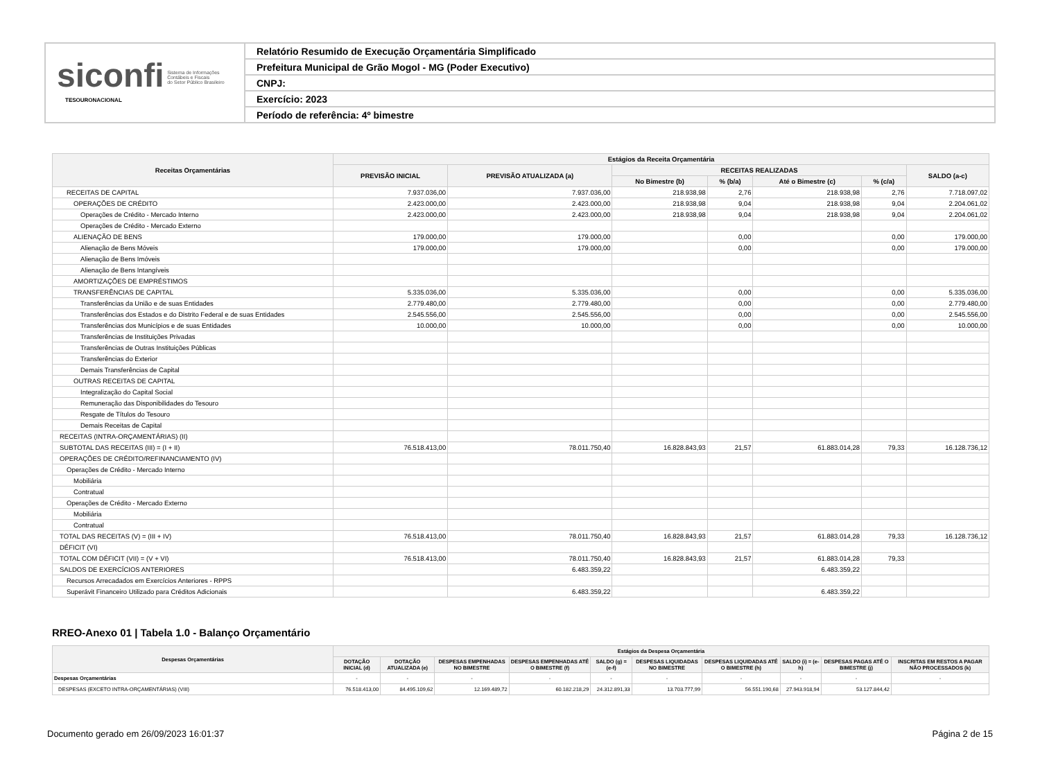siconfi Sistema de Informações
Contábeis e Fiscais
do Setor Público Brasileiro
TESOURONACIONAL
Relatório Resumido de Execução Orçamentária Simplificado
Prefeitura Municipal de Grão Mogol - MG (Poder Executivo)
CNPJ:
Exercício: 2023
Período de referência: 4º bimestre
| Receitas Orçamentárias | Estágios da Receita Orçamentária | | | | | | |
| --- | --- | --- | --- | --- | --- | --- | --- |
| | PREVISÃO INICIAL | PREVISÃO ATUALIZADA (a) | RECEITAS REALIZADAS | | | | SALDO (a-c) |
| | | | No Bimestre (b) | % (b/a) | Até o Bimestre (c) | % (c/a) | |
| RECEITAS DE CAPITAL | 7.937.036,00 | 7.937.036,00 | 218.938,98 | 2,76 | 218.938,98 | 2,76 | 7.718.097,02 |
| OPERAÇÕES DE CRÉDITO | 2.423.000,00 | 2.423.000,00 | 218.938,98 | 9,04 | 218.938,98 | 9,04 | 2.204.061,02 |
| Operações de Crédito - Mercado Interno | 2.423.000,00 | 2.423.000,00 | 218.938,98 | 9,04 | 218.938,98 | 9,04 | 2.204.061,02 |
| Operações de Crédito - Mercado Externo | | | | | | | |
| ALIENAÇÃO DE BENS | 179.000,00 | 179.000,00 | | 0,00 | | 0,00 | 179.000,00 |
| Alienação de Bens Móveis | 179.000,00 | 179.000,00 | | 0,00 | | 0,00 | 179.000,00 |
| Alienação de Bens Imóveis | | | | | | | |
| Alienação de Bens Intangíveis | | | | | | | |
| AMORTIZAÇÕES DE EMPRÉSTIMOS | | | | | | | |
| TRANSFERÊNCIAS DE CAPITAL | 5.335.036,00 | 5.335.036,00 | | 0,00 | | 0,00 | 5.335.036,00 |
| Transferências da União e de suas Entidades | 2.779.480,00 | 2.779.480,00 | | 0,00 | | 0,00 | 2.779.480,00 |
| Transferências dos Estados e do Distrito Federal e de suas Entidades | 2.545.556,00 | 2.545.556,00 | | 0,00 | | 0,00 | 2.545.556,00 |
| Transferências dos Municípios e de suas Entidades | 10.000,00 | 10.000,00 | | 0,00 | | 0,00 | 10.000,00 |
| Transferências de Instituições Privadas | | | | | | | |
| Transferências de Outras Instituições Públicas | | | | | | | |
| Transferências do Exterior | | | | | | | |
| Demais Transferências de Capital | | | | | | | |
| OUTRAS RECEITAS DE CAPITAL | | | | | | | |
| Integralização do Capital Social | | | | | | | |
| Remuneração das Disponibilidades do Tesouro | | | | | | | |
| Resgate de Títulos do Tesouro | | | | | | | |
| Demais Receitas de Capital | | | | | | | |
| RECEITAS (INTRA-ORÇAMENTÁRIAS) (II) | | | | | | | |
| SUBTOTAL DAS RECEITAS (III) = (I + II) | 76.518.413,00 | 78.011.750,40 | 16.828.843,93 | 21,57 | 61.883.014,28 | 79,33 | 16.128.736,12 |
| OPERAÇÕES DE CRÉDITO/REFINANCIAMENTO (IV) | | | | | | | |
| Operações de Crédito - Mercado Interno | | | | | | | |
| Mobiliária | | | | | | | |
| Contratual | | | | | | | |
| Operações de Crédito - Mercado Externo | | | | | | | |
| Mobiliária | | | | | | | |
| Contratual | | | | | | | |
| TOTAL DAS RECEITAS (V) = (III + IV) | 76.518.413,00 | 78.011.750,40 | 16.828.843,93 | 21,57 | 61.883.014,28 | 79,33 | 16.128.736,12 |
| DÉFICIT (VI) | | | | | | | |
| TOTAL COM DÉFICIT (VII) = (V + VI) | 76.518.413,00 | 78.011.750,40 | 16.828.843,93 | 21,57 | 61.883.014,28 | 79,33 | |
| SALDOS DE EXERCÍCIOS ANTERIORES | | 6.483.359,22 | | | 6.483.359,22 | | |
| Recursos Arrecadados em Exercícios Anteriores - RPPS | | | | | | | |
| Superávit Financeiro Utilizado para Créditos Adicionais | | 6.483.359,22 | | | 6.483.359,22 | | |
RREO-Anexo 01 | Tabela 1.0 - Balanço Orçamentário
| Despesas Orçamentárias | Estágios da Despesa Orçamentária | | | | | | | | | |
| --- | --- | --- | --- | --- | --- | --- | --- | --- | --- | --- |
| | DOTAÇÃO INICIAL (d) | DOTAÇÃO ATUALIZADA (e) | DESPESAS EMPENHADAS NO BIMESTRE | DESPESAS EMPENHADAS ATÉ O BIMESTRE (f) | SALDO (g) = (e-f) | DESPESAS LIQUIDADAS NO BIMESTRE | DESPESAS LIQUIDADAS ATÉ O BIMESTRE (h) | SALDO (i) = (e-h) | DESPESAS PAGAS ATÉ O BIMESTRE (j) | INSCRITAS EM RESTOS A PAGAR NÃO PROCESSADOS (k) |
| Despesas Orçamentárias | - | - | - | - | - | - | - | - | - | - |
| DESPESAS (EXCETO INTRA-ORÇAMENTÁRIAS) (VIII) | 76.518.413,00 | 84.495.109,62 | 12.169.489,72 | 60.182.218,29 | 24.312.891,33 | 13.703.777,99 | 56.551.190,68 | 27.943.918,94 | 53.127.844,42 | |
Documento gerado em 26/09/2023 16:01:37 Página 2 de 15